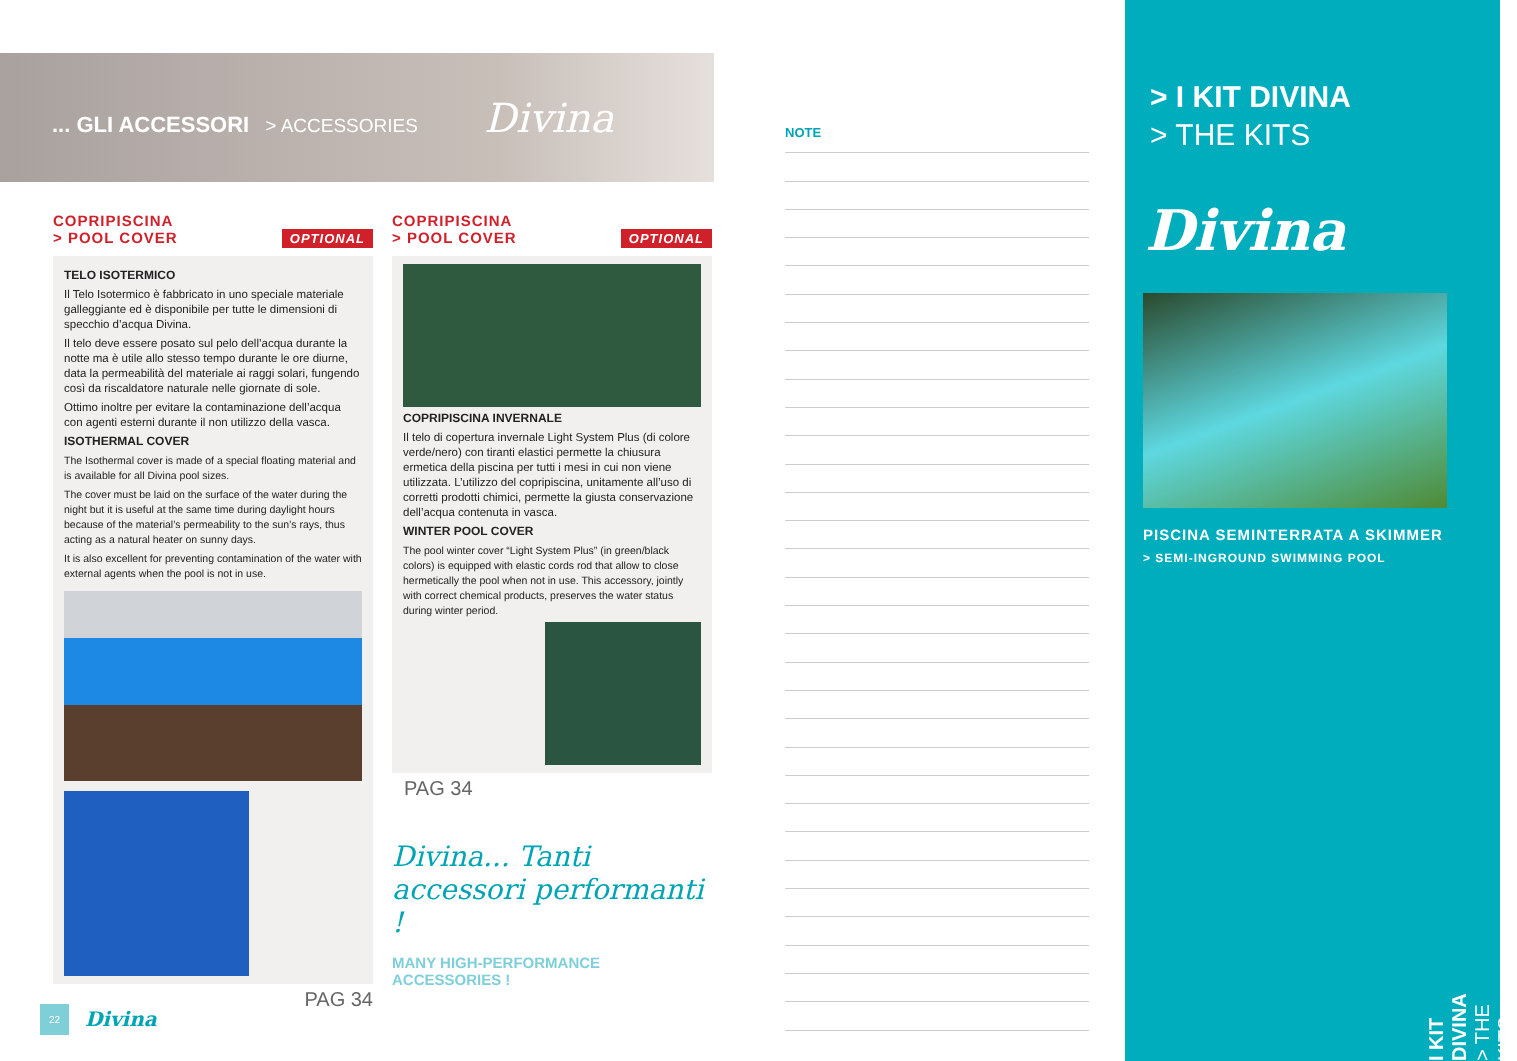... GLI ACCESSORI > ACCESSORIES Divina
COPRIPISCINA
> POOL COVER OPTIONAL
TELO ISOTERMICO
Il Telo Isotermico è fabbricato in uno speciale materiale galleggiante ed è disponibile per tutte le dimensioni di specchio d’acqua Divina.
Il telo deve essere posato sul pelo dell’acqua durante la notte ma è utile allo stesso tempo durante le ore diurne, data la permeabilità del materiale ai raggi solari, fungendo così da riscaldatore naturale nelle giornate di sole.
Ottimo inoltre per evitare la contaminazione dell’acqua con agenti esterni durante il non utilizzo della vasca.
ISOTHERMAL COVER
The Isothermal cover is made of a special floating material and is available for all Divina pool sizes.
The cover must be laid on the surface of the water during the night but it is useful at the same time during daylight hours because of the material’s permeability to the sun’s rays, thus acting as a natural heater on sunny days.
It is also excellent for preventing contamination of the water with external agents when the pool is not in use.
PAG 34
COPRIPISCINA
> POOL COVER OPTIONAL
COPRIPISCINA INVERNALE
Il telo di copertura invernale Light System Plus (di colore verde/nero) con tiranti elastici permette la chiusura ermetica della piscina per tutti i mesi in cui non viene utilizzata. L’utilizzo del copripiscina, unitamente all’uso di corretti prodotti chimici, permette la giusta conservazione dell’acqua contenuta in vasca.
WINTER POOL COVER
The pool winter cover “Light System Plus” (in green/black colors) is equipped with elastic cords rod that allow to close hermetically the pool when not in use. This accessory, jointly with correct chemical products, preserves the water status during winter period.
PAG 34
Divina... Tanti accessori performanti !
MANY HIGH-PERFORMANCE ACCESSORIES !
22 Divina
NOTE
> I KIT DIVINA
> THE KITS
Divina
PISCINA SEMINTERRATA A SKIMMER
> SEMI-INGROUND SWIMMING POOL
I KIT DIVINA > THE KITS